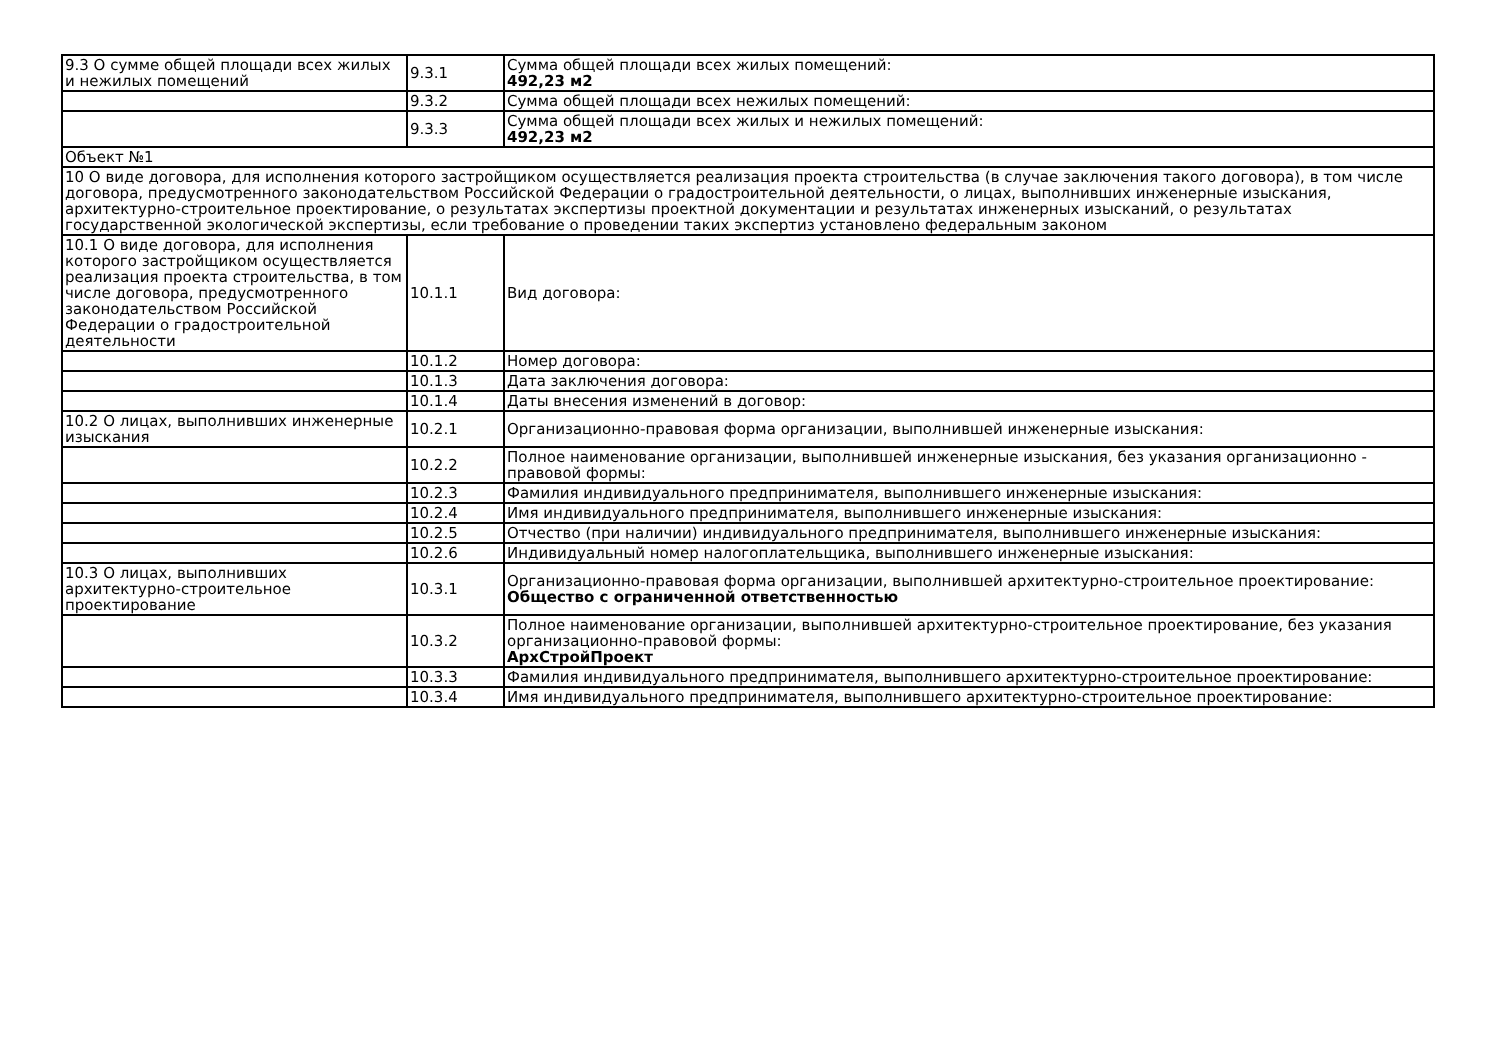| 9.3 О сумме общей площади всех жилых и нежилых помещений | 9.3.1 | Сумма общей площади всех жилых помещений: 492,23 м2 |
| | 9.3.2 | Сумма общей площади всех нежилых помещений: |
| | 9.3.3 | Сумма общей площади всех жилых и нежилых помещений: 492,23 м2 |
| Объект №1 | | |
| 10 О виде договора, для исполнения которого застройщиком осуществляется реализация проекта строительства (в случае заключения такого договора), в том числе договора, предусмотренного законодательством Российской Федерации о градостроительной деятельности, о лицах, выполнивших инженерные изыскания, архитектурно-строительное проектирование, о результатах экспертизы проектной документации и результатах инженерных изысканий, о результатах государственной экологической экспертизы, если требование о проведении таких экспертиз установлено федеральным законом | | |
| 10.1 О виде договора, для исполнения которого застройщиком осуществляется реализация проекта строительства, в том числе договора, предусмотренного законодательством Российской Федерации о градостроительной деятельности | 10.1.1 | Вид договора: |
| | 10.1.2 | Номер договора: |
| | 10.1.3 | Дата заключения договора: |
| | 10.1.4 | Даты внесения изменений в договор: |
| 10.2 О лицах, выполнивших инженерные изыскания | 10.2.1 | Организационно-правовая форма организации, выполнившей инженерные изыскания: |
| | 10.2.2 | Полное наименование организации, выполнившей инженерные изыскания, без указания организационно - правовой формы: |
| | 10.2.3 | Фамилия индивидуального предпринимателя, выполнившего инженерные изыскания: |
| | 10.2.4 | Имя индивидуального предпринимателя, выполнившего инженерные изыскания: |
| | 10.2.5 | Отчество (при наличии) индивидуального предпринимателя, выполнившего инженерные изыскания: |
| | 10.2.6 | Индивидуальный номер налогоплательщика, выполнившего инженерные изыскания: |
| 10.3 О лицах, выполнивших архитектурно-строительное проектирование | 10.3.1 | Организационно-правовая форма организации, выполнившей архитектурно-строительное проектирование: Общество с ограниченной ответственностью |
| | 10.3.2 | Полное наименование организации, выполнившей архитектурно-строительное проектирование, без указания организационно-правовой формы: АрхСтройПроект |
| | 10.3.3 | Фамилия индивидуального предпринимателя, выполнившего архитектурно-строительное проектирование: |
| | 10.3.4 | Имя индивидуального предпринимателя, выполнившего архитектурно-строительное проектирование: |